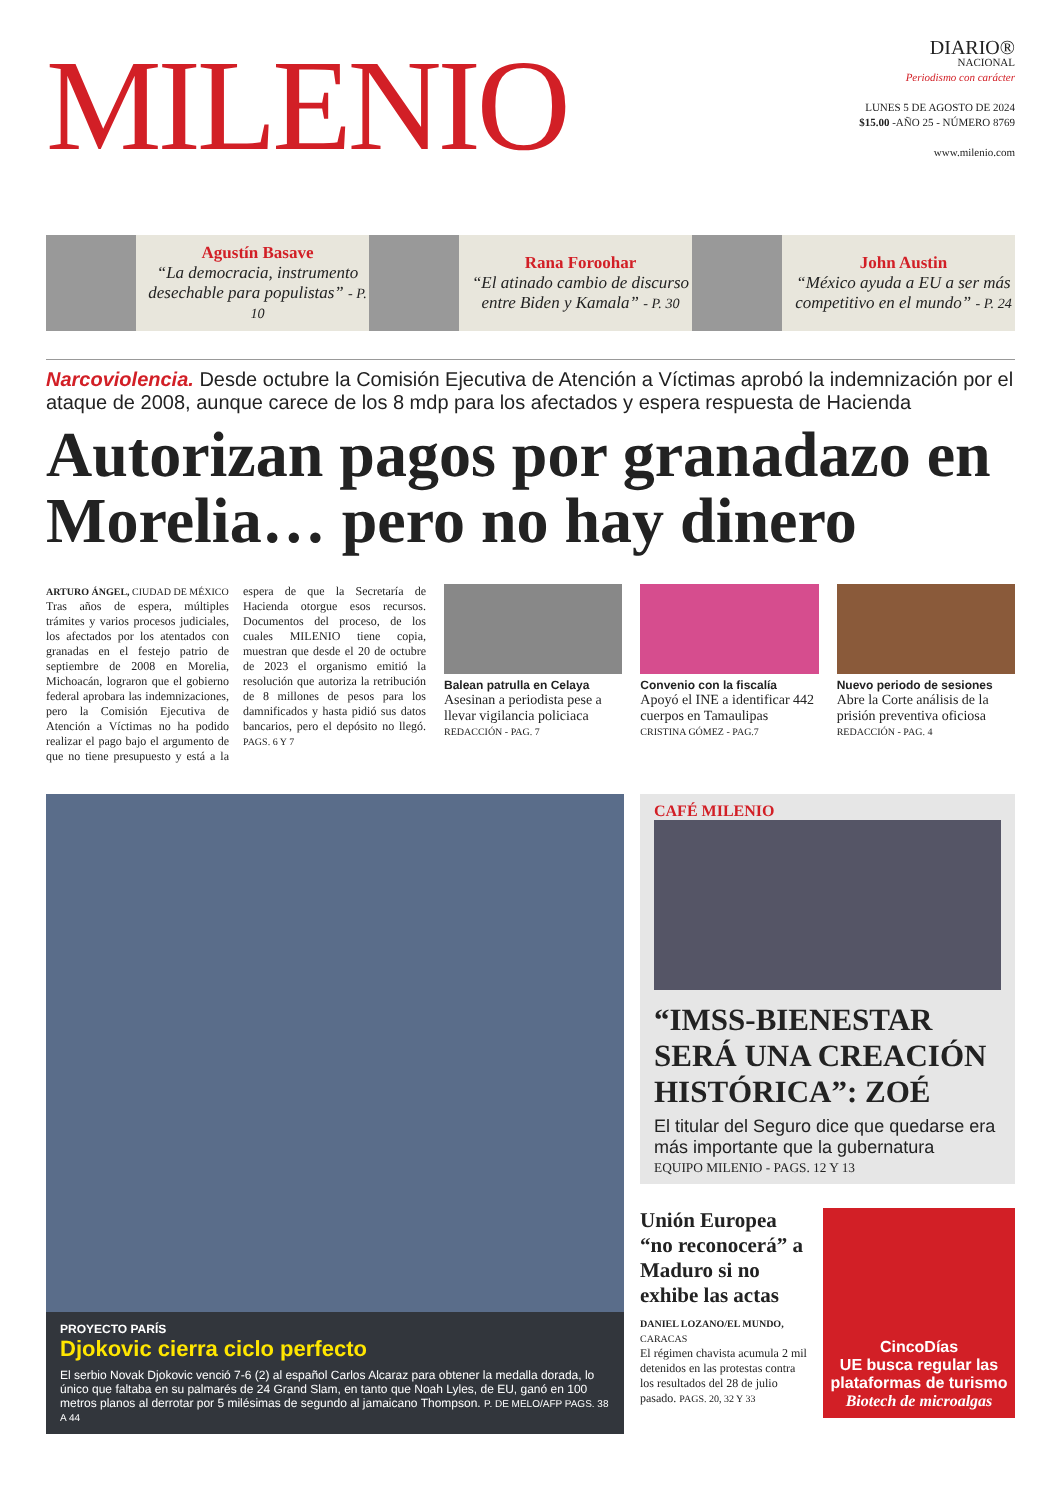MILENIO
DIARIO®
NACIONAL
Periodismo con carácter
LUNES 5 DE AGOSTO DE 2024
$15.00 -AÑO 25 - NÚMERO 8769
www.milenio.com
Agustín Basave
“La democracia, instrumento desechable para populistas” - P. 10
Rana Foroohar
“El atinado cambio de discurso entre Biden y Kamala” - P. 30
John Austin
“México ayuda a EU a ser más competitivo en el mundo” - P. 24
Narcoviolencia. Desde octubre la Comisión Ejecutiva de Atención a Víctimas aprobó la indemnización por el ataque de 2008, aunque carece de los 8 mdp para los afectados y espera respuesta de Hacienda
Autorizan pagos por granadazo en Morelia… pero no hay dinero
ARTURO ÁNGEL, CIUDAD DE MÉXICO
Tras años de espera, múltiples trámites y varios procesos judiciales, los afectados por los atentados con granadas en el festejo patrio de septiembre de 2008 en Morelia, Michoacán, lograron que el gobierno federal aprobara las indemnizaciones, pero la Comisión Ejecutiva de Atención a Víctimas no ha podido realizar el pago bajo el argumento de que no tiene presupuesto y está a la espera de que la Secretaría de Hacienda otorgue esos recursos. Documentos del proceso, de los cuales MILENIO tiene copia, muestran que desde el 20 de octubre de 2023 el organismo emitió la resolución que autoriza la retribución de 8 millones de pesos para los damnificados y hasta pidió sus datos bancarios, pero el depósito no llegó. PAGS. 6 Y 7
Balean patrulla en Celaya
Asesinan a periodista pese a llevar vigilancia policiaca
REDACCIÓN - PAG. 7
Convenio con la fiscalía
Apoyó el INE a identificar 442 cuerpos en Tamaulipas
CRISTINA GÓMEZ - PAG.7
Nuevo periodo de sesiones
Abre la Corte análisis de la prisión preventiva oficiosa
REDACCIÓN - PAG. 4
PROYECTO PARÍS
Djokovic cierra ciclo perfecto
El serbio Novak Djokovic venció 7-6 (2) al español Carlos Alcaraz para obtener la medalla dorada, lo único que faltaba en su palmarés de 24 Grand Slam, en tanto que Noah Lyles, de EU, ganó en 100 metros planos al derrotar por 5 milésimas de segundo al jamaicano Thompson. P. DE MELO/AFP PAGS. 38 A 44
CAFÉ MILENIO
“IMSS-BIENESTAR SERÁ UNA CREACIÓN HISTÓRICA”: ZOÉ
El titular del Seguro dice que quedarse era más importante que la gubernatura
EQUIPO MILENIO - PAGS. 12 Y 13
Unión Europea “no reconocerá” a Maduro si no exhibe las actas
DANIEL LOZANO/EL MUNDO, CARACAS
El régimen chavista acumula 2 mil detenidos en las protestas contra los resultados del 28 de julio pasado. PAGS. 20, 32 Y 33
CincoDías
UE busca regular las plataformas de turismo
Biotech de microalgas